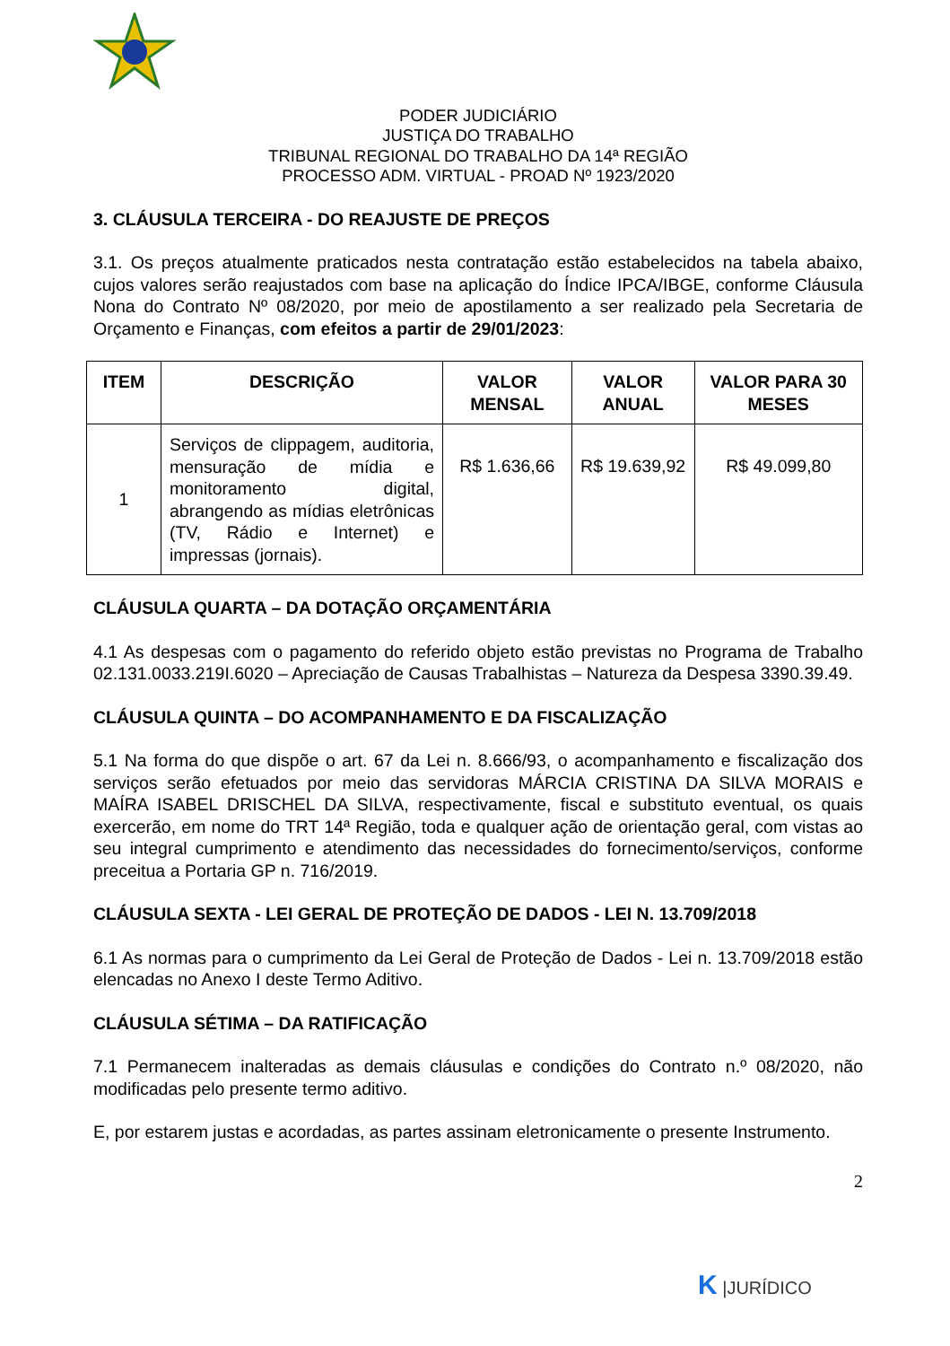PODER JUDICIÁRIO
JUSTIÇA DO TRABALHO
TRIBUNAL REGIONAL DO TRABALHO DA 14ª REGIÃO
PROCESSO ADM. VIRTUAL - PROAD Nº 1923/2020
3. CLÁUSULA TERCEIRA - DO REAJUSTE DE PREÇOS
3.1. Os preços atualmente praticados nesta contratação estão estabelecidos na tabela abaixo, cujos valores serão reajustados com base na aplicação do Índice IPCA/IBGE, conforme Cláusula Nona do Contrato Nº 08/2020, por meio de apostilamento a ser realizado pela Secretaria de Orçamento e Finanças, com efeitos a partir de 29/01/2023:
| ITEM | DESCRIÇÃO | VALOR MENSAL | VALOR ANUAL | VALOR PARA 30 MESES |
| --- | --- | --- | --- | --- |
| 1 | Serviços de clippagem, auditoria, mensuração de mídia e monitoramento digital, abrangendo as mídias eletrônicas (TV, Rádio e Internet) e impressas (jornais). | R$ 1.636,66 | R$ 19.639,92 | R$ 49.099,80 |
CLÁUSULA QUARTA – DA DOTAÇÃO ORÇAMENTÁRIA
4.1 As despesas com o pagamento do referido objeto estão previstas no Programa de Trabalho 02.131.0033.219I.6020 – Apreciação de Causas Trabalhistas – Natureza da Despesa 3390.39.49.
CLÁUSULA QUINTA – DO ACOMPANHAMENTO E DA FISCALIZAÇÃO
5.1 Na forma do que dispõe o art. 67 da Lei n. 8.666/93, o acompanhamento e fiscalização dos serviços serão efetuados por meio das servidoras MÁRCIA CRISTINA DA SILVA MORAIS e MAÍRA ISABEL DRISCHEL DA SILVA, respectivamente, fiscal e substituto eventual, os quais exercerão, em nome do TRT 14ª Região, toda e qualquer ação de orientação geral, com vistas ao seu integral cumprimento e atendimento das necessidades do fornecimento/serviços, conforme preceitua a Portaria GP n. 716/2019.
CLÁUSULA SEXTA - LEI GERAL DE PROTEÇÃO DE DADOS - LEI N. 13.709/2018
6.1 As normas para o cumprimento da Lei Geral de Proteção de Dados - Lei n. 13.709/2018 estão elencadas no Anexo I deste Termo Aditivo.
CLÁUSULA SÉTIMA – DA RATIFICAÇÃO
7.1 Permanecem inalteradas as demais cláusulas e condições do Contrato n.º 08/2020, não modificadas pelo presente termo aditivo.
E, por estarem justas e acordadas, as partes assinam eletronicamente o presente Instrumento.
2
K |JURÍDICO